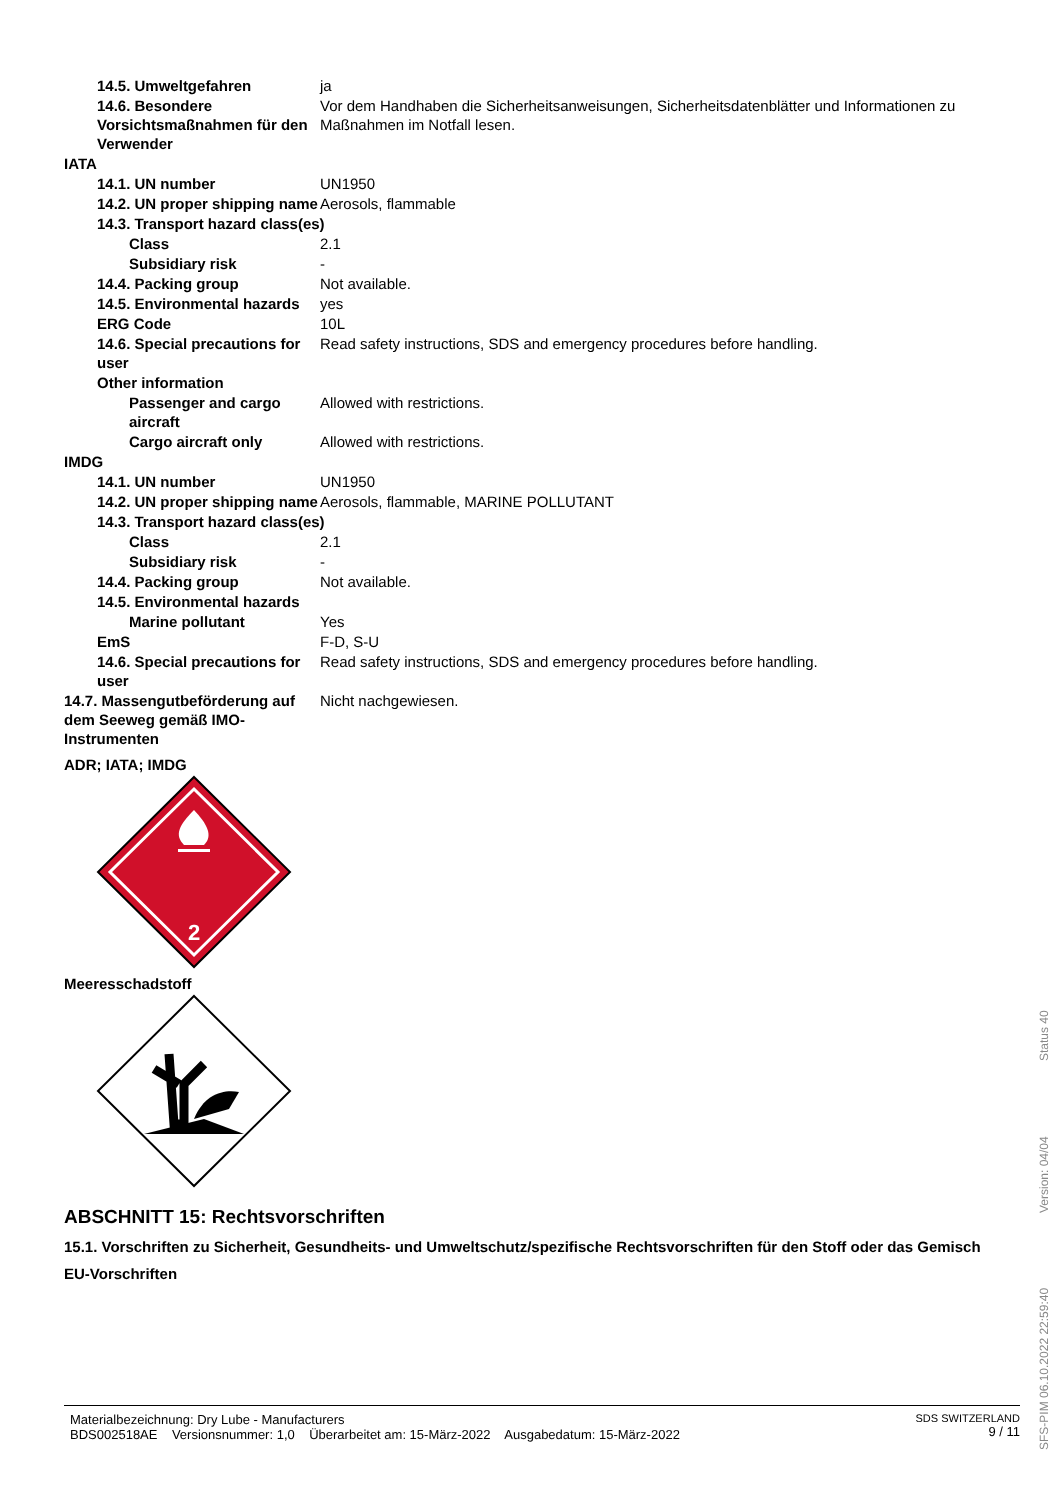14.5. Umweltgefahren ja
14.6. Besondere Vorsichtsmaßnahmen für den Verwender
Vor dem Handhaben die Sicherheitsanweisungen, Sicherheitsdatenblätter und Informationen zu Maßnahmen im Notfall lesen.
IATA
14.1. UN number UN1950
14.2. UN proper shipping name
Aerosols, flammable
14.3. Transport hazard class(es)
Class 2.1
Subsidiary risk -
14.4. Packing group Not available.
14.5. Environmental hazards
yes
ERG Code 10L
14.6. Special precautions for user
Read safety instructions, SDS and emergency procedures before handling.
Other information
Passenger and cargo aircraft
Allowed with restrictions.
Cargo aircraft only Allowed with restrictions.
IMDG
14.1. UN number UN1950
14.2. UN proper shipping name
Aerosols, flammable, MARINE POLLUTANT
14.3. Transport hazard class(es)
Class 2.1
Subsidiary risk -
14.4. Packing group Not available.
14.5. Environmental hazards
Marine pollutant Yes
EmS F-D, S-U
14.6. Special precautions for user
Read safety instructions, SDS and emergency procedures before handling.
14.7. Massengutbeförderung auf dem Seeweg gemäß IMO-Instrumenten
Nicht nachgewiesen.
ADR; IATA; IMDG
2
Meeresschadstoff
ABSCHNITT 15: Rechtsvorschriften
15.1. Vorschriften zu Sicherheit, Gesundheits- und Umweltschutz/spezifische Rechtsvorschriften für den Stoff oder das Gemisch
EU-Vorschriften
Materialbezeichnung: Dry Lube - Manufacturers
BDS002518AE Versionsnummer: 1,0 Überarbeitet am: 15-März-2022 Ausgabedatum: 15-März-2022
SDS SWITZERLAND
9 / 11
SFS-PIM 06.10.2022 22:59:40 Version: 04/04 Status 40